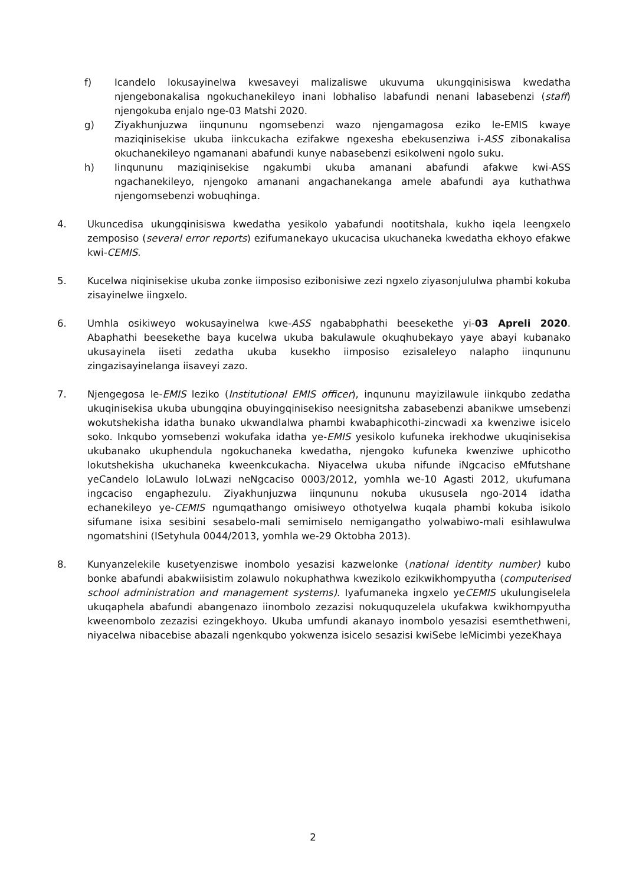f) Icandelo lokusayinelwa kwesaveyi malizaliswe ukuvuma ukungqinisiswa kwedatha njengebonakalisa ngokuchanekileyo inani lobhaliso labafundi nenani labasebenzi (staff) njengokuba enjalo nge-03 Matshi 2020.
g) Ziyakhunjuzwa iinqununu ngomsebenzi wazo njengamagosa eziko le-EMIS kwaye maziqinisekise ukuba iinkcukacha ezifakwe ngexesha ebekusenziwa i-ASS zibonakalisa okuchanekileyo ngamanani abafundi kunye nabasebenzi esikolweni ngolo suku.
h) Iinqununu maziqinisekise ngakumbi ukuba amanani abafundi afakwe kwi-ASS ngachanekileyo, njengoko amanani angachanekanga amele abafundi aya kuthathwa njengomsebenzi wobuqhinga.
4. Ukuncedisa ukungqinisiswa kwedatha yesikolo yabafundi nootitshala, kukho iqela leengxelo zemposiso (several error reports) ezifumanekayo ukucacisa ukuchaneka kwedatha ekhoyo efakwe kwi-CEMIS.
5. Kucelwa niqinisekise ukuba zonke iimposiso ezibonisiwe zezi ngxelo ziyasonjululwa phambi kokuba zisayinelwe iingxelo.
6. Umhla osikiweyo wokusayinelwa kwe-ASS ngababphathi beesekethe yi-03 Apreli 2020. Abaphathi beesekethe baya kucelwa ukuba bakulawule okuqhubekayo yaye abayi kubanako ukusayinela iiseti zedatha ukuba kusekho iimposiso ezisaleleyo nalapho iinqununu zingazisayinelanga iisaveyi zazo.
7. Njengegosa le-EMIS leziko (Institutional EMIS officer), inqununu mayizilawule iinkqubo zedatha ukuqinisekisa ukuba ubungqina obuyingqinisekiso neesignitsha zabasebenzi abanikwe umsebenzi wokutshekisha idatha bunako ukwandlalwa phambi kwabaphicothi-zincwadi xa kwenziwe isicelo soko. Inkqubo yomsebenzi wokufaka idatha ye-EMIS yesikolo kufuneka irekhodwe ukuqinisekisa ukubanako ukuphendula ngokuchaneka kwedatha, njengoko kufuneka kwenziwe uphicotho lokutshekisha ukuchaneka kweenkcukacha. Niyacelwa ukuba nifunde iNgcaciso eMfutshane yeCandelo loLawulo loLwazi neNgcaciso 0003/2012, yomhla we-10 Agasti 2012, ukufumana ingcaciso engaphezulu. Ziyakhunjuzwa iinqununu nokuba ukususela ngo-2014 idatha echanekileyo ye-CEMIS ngumqathango omisiweyo othotyelwa kuqala phambi kokuba isikolo sifumane isixa sesibini sesabelo-mali semimiselo nemigangatho yolwabiwo-mali esihlawulwa ngomatshini (ISetyhula 0044/2013, yomhla we-29 Oktobha 2013).
8. Kunyanzelekile kusetyenziswe inombolo yesazisi kazwelonke (national identity number) kubo bonke abafundi abakwiisistim zolawulo nokuphathwa kwezikolo ezikwikhompyutha (computerised school administration and management systems). Iyafumaneka ingxelo yeCEMIS ukulungiselela ukuqaphela abafundi abangenazo iinombolo zezazisi nokuququzelela ukufakwa kwikhompyutha kweenombolo zezazisi ezingekhoyo. Ukuba umfundi akanayo inombolo yesazisi esemthethweni, niyacelwa nibacebise abazali ngenkqubo yokwenza isicelo sesazisi kwiSebe leMicimbi yezeKhaya
2